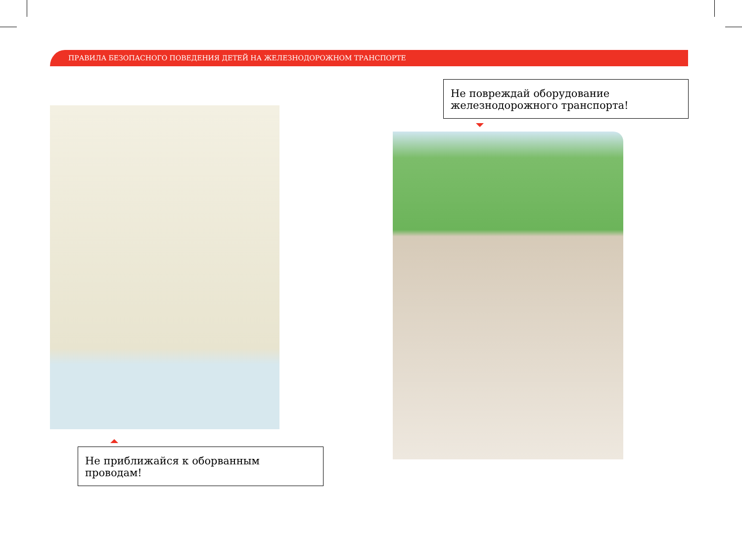ПРАВИЛА БЕЗОПАСНОГО ПОВЕДЕНИЯ ДЕТЕЙ НА ЖЕЛЕЗНОДОРОЖНОМ ТРАНСПОРТЕ
Не повреждай оборудование железнодорожного транспорта!
Не приближайся к оборванным проводам!